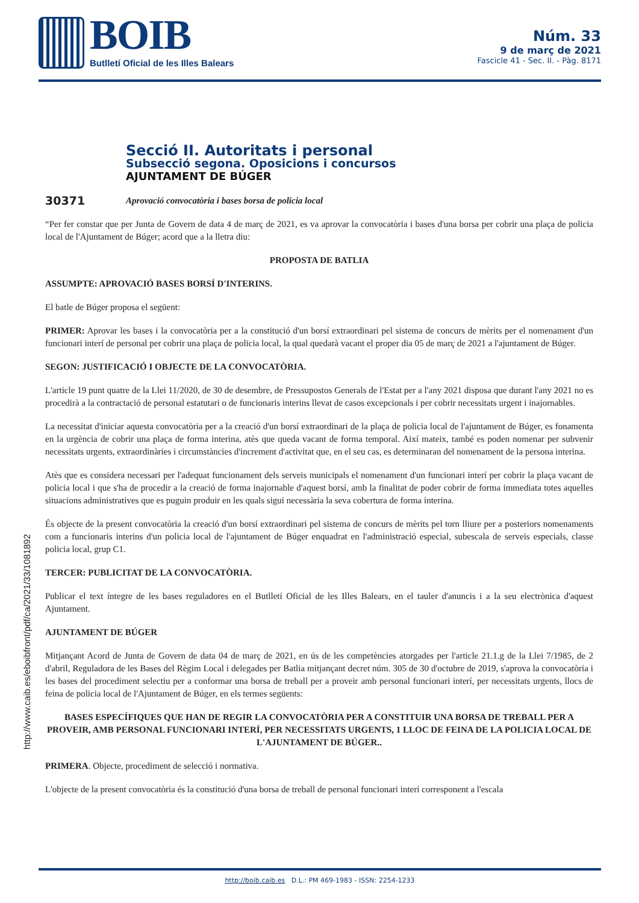BOIB
Butlletí Oficial de les Illes Balears
Núm. 33
9 de març de 2021
Fascicle 41 - Sec. II. - Pàg. 8171
http://www.caib.es/eboibfront/pdf/ca/2021/33/1081892
Secció II. Autoritats i personal
Subsecció segona. Oposicions i concursos
AJUNTAMENT DE BÚGER
30371 Aprovació convocatòria i bases borsa de policia local
“Per fer constar que per Junta de Govern de data 4 de març de 2021, es va aprovar la convocatòria i bases d'una borsa per cobrir una plaça de policia local de l'Ajuntament de Búger; acord que a la lletra diu:
PROPOSTA DE BATLIA
ASSUMPTE: APROVACIÓ BASES BORSÍ D'INTERINS.
El batle de Búger proposa el següent:
PRIMER: Aprovar les bases i la convocatòria per a la constitució d'un borsí extraordinari pel sistema de concurs de mèrits per el nomenament d'un funcionari interí de personal per cobrir una plaça de policia local, la qual quedarà vacant el proper dia 05 de març de 2021 a l'ajuntament de Búger.
SEGON: JUSTIFICACIÓ I OBJECTE DE LA CONVOCATÒRIA.
L'article 19 punt quatre de la Llei 11/2020, de 30 de desembre, de Pressupostos Generals de l'Estat per a l'any 2021 disposa que durant l'any 2021 no es procedirà a la contractació de personal estatutari o de funcionaris interins llevat de casos excepcionals i per cobrir necessitats urgent i inajornables.
La necessitat d'iniciar aquesta convocatòria per a la creació d'un borsí extraordinari de la plaça de policia local de l'ajuntament de Búger, es fonamenta en la urgència de cobrir una plaça de forma interina, atès que queda vacant de forma temporal. Així mateix, també es poden nomenar per subvenir necessitats urgents, extraordinàries i circumstàncies d'increment d'activitat que, en el seu cas, es determinaran del nomenament de la persona interina.
Atès que es considera necessari per l'adequat funcionament dels serveis municipals el nomenament d'un funcionari interí per cobrir la plaça vacant de policia local i que s'ha de procedir a la creació de forma inajornable d'aquest borsí, amb la finalitat de poder cobrir de forma immediata totes aquelles situacions administratives que es puguin produir en les quals sigui necessària la seva cobertura de forma interina.
És objecte de la present convocatòria la creació d'un borsí extraordinari pel sistema de concurs de mèrits pel torn lliure per a posteriors nomenaments com a funcionaris interins d'un policia local de l'ajuntament de Búger enquadrat en l'administració especial, subescala de serveis especials, classe policia local, grup C1.
TERCER: PUBLICITAT DE LA CONVOCATÒRIA.
Publicar el text íntegre de les bases reguladores en el Butlletí Oficial de les Illes Balears, en el tauler d'anuncis i a la seu electrònica d'aquest Ajuntament.
AJUNTAMENT DE BÚGER
Mitjançant Acord de Junta de Govern de data 04 de març de 2021, en ús de les competències atorgades per l'article 21.1.g de la Llei 7/1985, de 2 d'abril, Reguladora de les Bases del Règim Local i delegades per Batlia mitjançant decret núm. 305 de 30 d'octubre de 2019, s'aprova la convocatòria i les bases del procediment selectiu per a conformar una borsa de treball per a proveir amb personal funcionari interí, per necessitats urgents, llocs de feina de policia local de l'Ajuntament de Búger, en els termes següents:
BASES ESPECÍFIQUES QUE HAN DE REGIR LA CONVOCATÒRIA PER A CONSTITUIR UNA BORSA DE TREBALL PER A PROVEIR, AMB PERSONAL FUNCIONARI INTERÍ, PER NECESSITATS URGENTS, 1 LLOC DE FEINA DE LA POLICIA LOCAL DE L'AJUNTAMENT DE BÚGER..
PRIMERA. Objecte, procediment de selecció i normativa.
L'objecte de la present convocatòria és la constitució d'una borsa de treball de personal funcionari interí corresponent a l'escala
http://boib.caib.es D.L.: PM 469-1983 - ISSN: 2254-1233